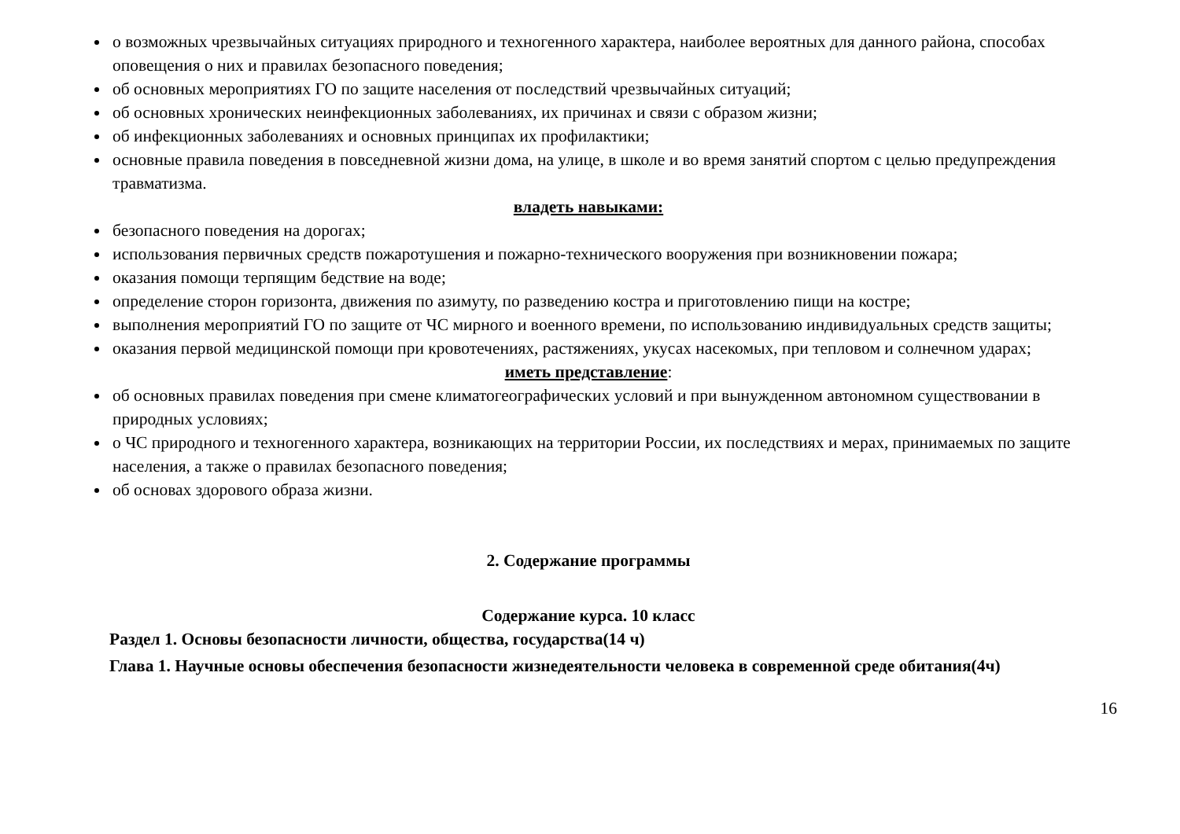о возможных чрезвычайных ситуациях природного и техногенного характера, наиболее вероятных для данного района, способах оповещения о них и правилах безопасного поведения;
об основных мероприятиях ГО по защите населения от последствий чрезвычайных ситуаций;
об основных хронических неинфекционных заболеваниях, их причинах и связи с образом жизни;
об инфекционных заболеваниях и основных принципах их профилактики;
основные правила поведения в повседневной жизни дома, на улице, в школе и во время занятий спортом с целью предупреждения травматизма.
владеть навыками:
безопасного поведения на дорогах;
использования первичных средств пожаротушения и пожарно-технического вооружения при возникновении пожара;
оказания помощи терпящим бедствие на воде;
определение сторон горизонта, движения по азимуту, по разведению костра и приготовлению пищи на костре;
выполнения мероприятий ГО по защите от ЧС мирного и военного времени, по использованию индивидуальных средств защиты;
оказания первой медицинской помощи при кровотечениях, растяжениях, укусах насекомых, при тепловом и солнечном ударах;
иметь представление:
об основных правилах поведения при смене климатогеографических условий и при вынужденном автономном существовании в природных условиях;
о ЧС природного и техногенного характера, возникающих на территории России, их последствиях и мерах, принимаемых по защите населения, а также о правилах безопасного поведения;
об основах здорового образа жизни.
2. Содержание программы
Содержание курса. 10 класс
Раздел 1. Основы безопасности личности, общества, государства(14 ч)
Глава 1. Научные основы обеспечения безопасности жизнедеятельности человека в современной среде обитания(4ч)
16